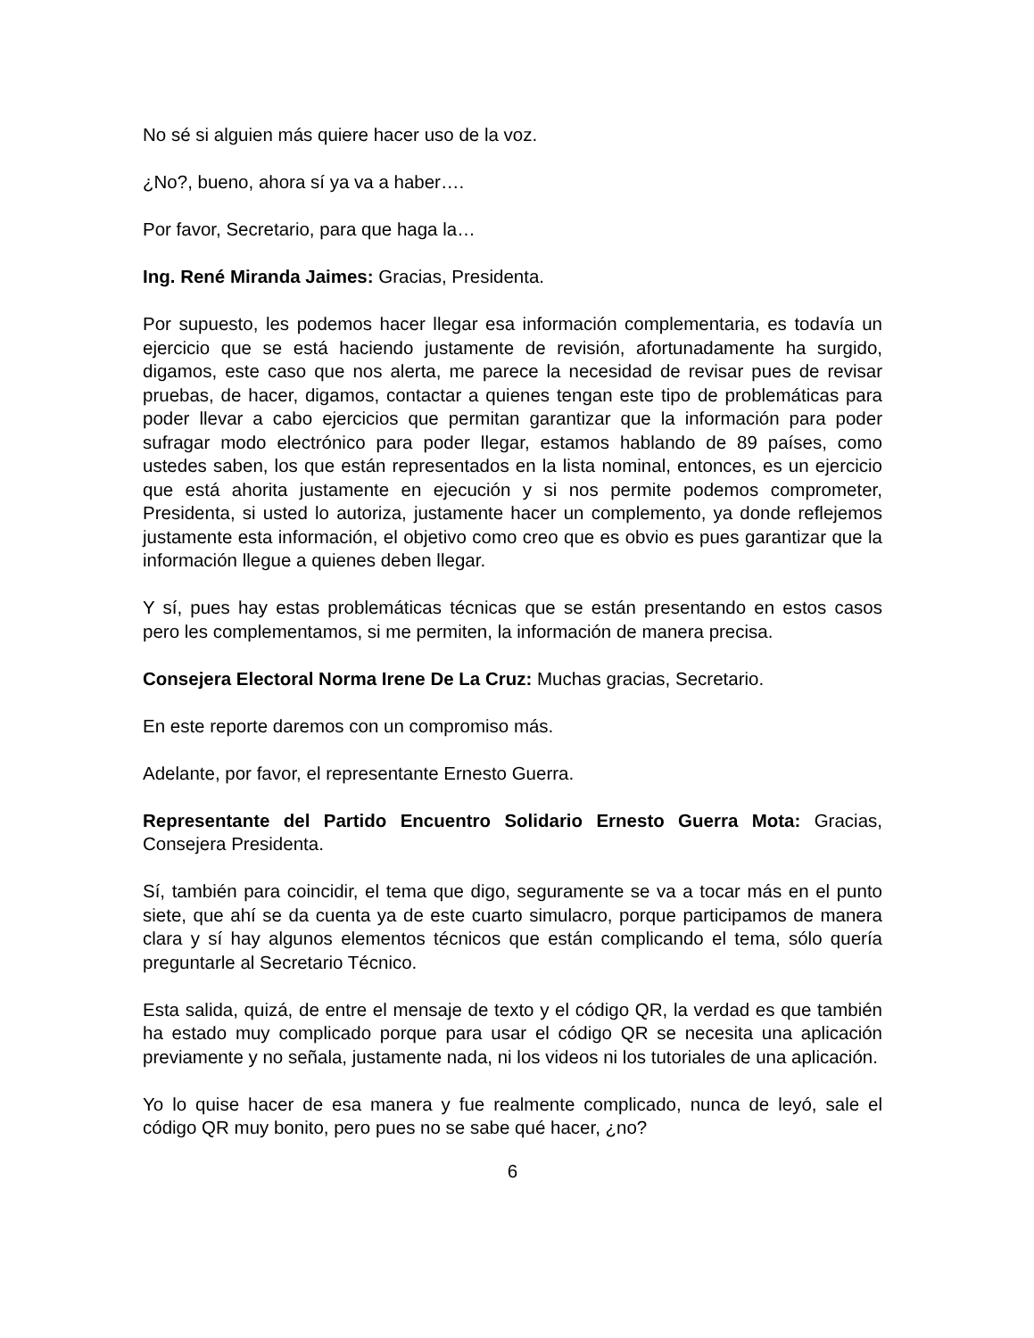No sé si alguien más quiere hacer uso de la voz.
¿No?, bueno, ahora sí ya va a haber….
Por favor, Secretario, para que haga la…
Ing. René Miranda Jaimes: Gracias, Presidenta.
Por supuesto, les podemos hacer llegar esa información complementaria, es todavía un ejercicio que se está haciendo justamente de revisión, afortunadamente ha surgido, digamos, este caso que nos alerta, me parece la necesidad de revisar pues de revisar pruebas, de hacer, digamos, contactar a quienes tengan este tipo de problemáticas para poder llevar a cabo ejercicios que permitan garantizar que la información para poder sufragar modo electrónico para poder llegar, estamos hablando de 89 países, como ustedes saben, los que están representados en la lista nominal, entonces, es un ejercicio que está ahorita justamente en ejecución y si nos permite podemos comprometer, Presidenta, si usted lo autoriza, justamente hacer un complemento, ya donde reflejemos justamente esta información, el objetivo como creo que es obvio es pues garantizar que la información llegue a quienes deben llegar.
Y sí, pues hay estas problemáticas técnicas que se están presentando en estos casos pero les complementamos, si me permiten, la información de manera precisa.
Consejera Electoral Norma Irene De La Cruz: Muchas gracias, Secretario.
En este reporte daremos con un compromiso más.
Adelante, por favor, el representante Ernesto Guerra.
Representante del Partido Encuentro Solidario Ernesto Guerra Mota: Gracias, Consejera Presidenta.
Sí, también para coincidir, el tema que digo, seguramente se va a tocar más en el punto siete, que ahí se da cuenta ya de este cuarto simulacro, porque participamos de manera clara y sí hay algunos elementos técnicos que están complicando el tema, sólo quería preguntarle al Secretario Técnico.
Esta salida, quizá, de entre el mensaje de texto y el código QR, la verdad es que también ha estado muy complicado porque para usar el código QR se necesita una aplicación previamente y no señala, justamente nada, ni los videos ni los tutoriales de una aplicación.
Yo lo quise hacer de esa manera y fue realmente complicado, nunca de leyó, sale el código QR muy bonito, pero pues no se sabe qué hacer, ¿no?
6